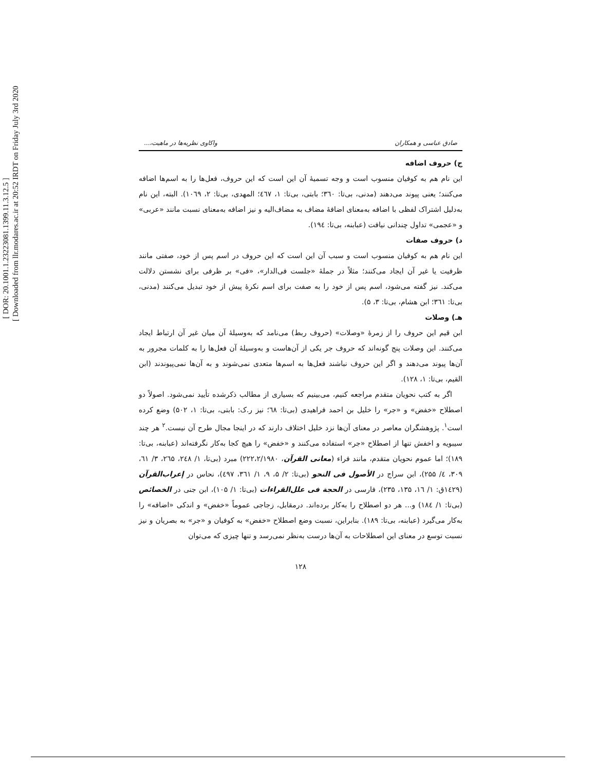[ DOR: 20.1001.1.23223081.1399.11.3.12.5 ] [ Downloaded from llr.modares.ac.ir at 20:52 IRDT on Friday July 3rd 2020
صادق عباسی و همکاران واکاوی نظریه‌ها در ماهیت،...
ج) حروف اضافه
این نام هم به کوفیان منسوب است و وجه تسمیهٔ آن این است که این حروف، فعل‌ها را به اسم‌ها اضافه می‌کنند؛ یعنی پیوند می‌دهند (مدنی، بی‌تا: ۳٦۰؛ بابتی، بی‌تا: ۱، ٤٦۷؛ المهدی، بی‌تا: ۲، ۱۰٦۹). البته، این نام به‌دلیل اشتراک لفظی با اضافه به‌معنای اضافهٔ مضاف به مضاف‌الیه و نیز اضافه به‌معنای نسبت مانند «عربی» و «عجمی» تداول چندانی نیافت (عبابنه، بی‌تا: ۱۹٤).
د) حروف صفات
این نام هم به کوفیان منسوب است و سبب آن این است که این حروف در اسم پس از خود، صفتی مانند ظرفیت یا غیر آن ایجاد می‌کنند؛ مثلاً در جملهٔ «جلست فی‌الدار»، «فی» بر ظرفی برای نشستن دلالت می‌کند. نیز گفته می‌شود، اسم پس از خود را به صفت برای اسم نکرهٔ پیش از خود تبدیل می‌کنند (مدنی، بی‌تا: ۳٦۱؛ ابن هشام، بی‌تا: ۳، ۵).
هـ) وصلات
ابن قیم این حروف را از زمرهٔ «وصلات» (حروف ربط) می‌نامد که به‌وسیلهٔ آن میان غیر آن ارتباط ایجاد می‌کنند. این وصلات پنج گونه‌اند که حروف جر یکی از آن‌هاست و به‌وسیلهٔ آن فعل‌ها را به کلمات مجرور به آن‌ها پیوند می‌دهند و اگر این حروف نباشند فعل‌ها به اسم‌ها متعدی نمی‌شوند و به آن‌ها نمی‌پیوندند (ابن القیم، بی‌تا: ۱، ۱۲۸).
اگر به کتب نحویان متقدم مراجعه کنیم، می‌بینیم که بسیاری از مطالب ذکرشده تأیید نمی‌شود. اصولاً دو اصطلاح «خفض» و «جر» را خلیل بن احمد فراهیدی (بی‌تا: ٦۸؛ نیز ر.ک: بابتی، بی‌تا: ۱، ۵۰۲) وضع کرده است<sup>۱</sup>. پژوهشگران معاصر در معنای آن‌ها نزد خلیل اختلاف دارند که در اینجا مجال طرح آن نیست.<sup>۲</sup> هر چند سیبویه و اخفش تنها از اصطلاح «جر» استفاده می‌کنند و «خفض» را هیچ کجا به‌کار نگرفته‌اند (عبابنه، بی‌تا: ۱۸۹)؛ اما عموم نحویان متقدم، مانند فراء (معانی القرآن، ۲۲۲،۲/۱۹۸۰) مبرد (بی‌تا، ۱/ ۲٤۸، ۲٦۵، ۳/ ٦۱، ۳۰۹، ٤/ ۲۵۵)، ابن سراج در الأصول فی النحو (بی‌تا: ۲/ ۵، ۹، ۱/ ۳٦۱، ٤۹۷)، نحاس در إعراب‌القرآن (۱٤۲۹ق: ۱/ ۱٦، ۱۳۵، ۲۳۵)، فارسی در الحجة فی علل‌القراءات (بی‌تا: ۱/ ۱۰۵)، ابن جنی در الخصائص (بی‌تا: ۱/ ۱۸٤) و... هر دو اصطلاح را به‌کار برده‌اند. درمقابل، زجاجی عموماً «خفض» و اندکی «اضافه» را به‌کار می‌گیرد (عبابنه، بی‌تا: ۱۸۹). بنابراین، نسبت وضع اصطلاح «خفض» به کوفیان و «جر» به بصریان و نیز نسبت توسع در معنای این اصطلاحات به آن‌ها درست به‌نظر نمی‌رسد و تنها چیزی که می‌توان
۱۲۸